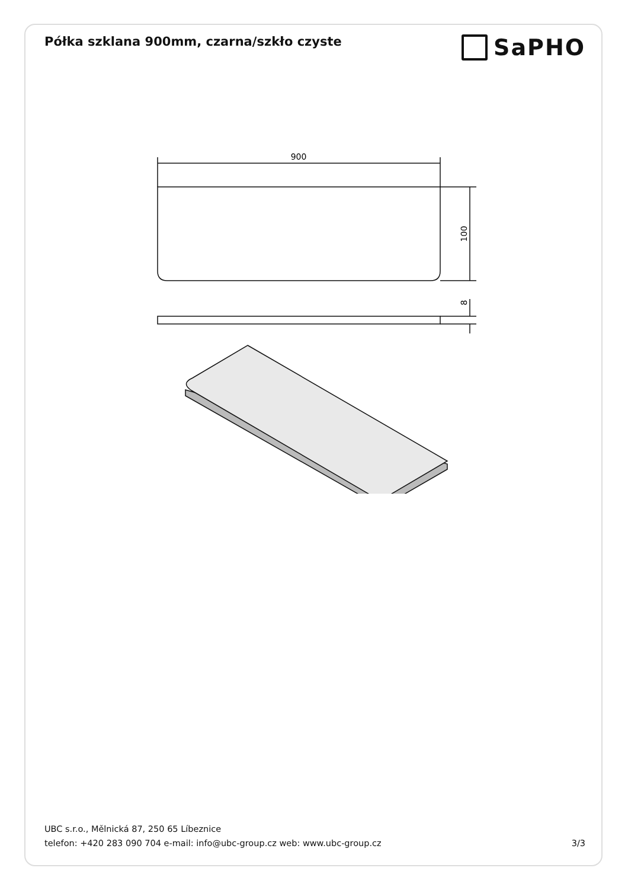Półka szklana 900mm, czarna/szkło czyste
SaPHO
900
100
8
UBC s.r.o., Mělnická 87, 250 65 Líbeznice
telefon: +420 283 090 704 e-mail: info@ubc-group.cz web: www.ubc-group.cz 3/3